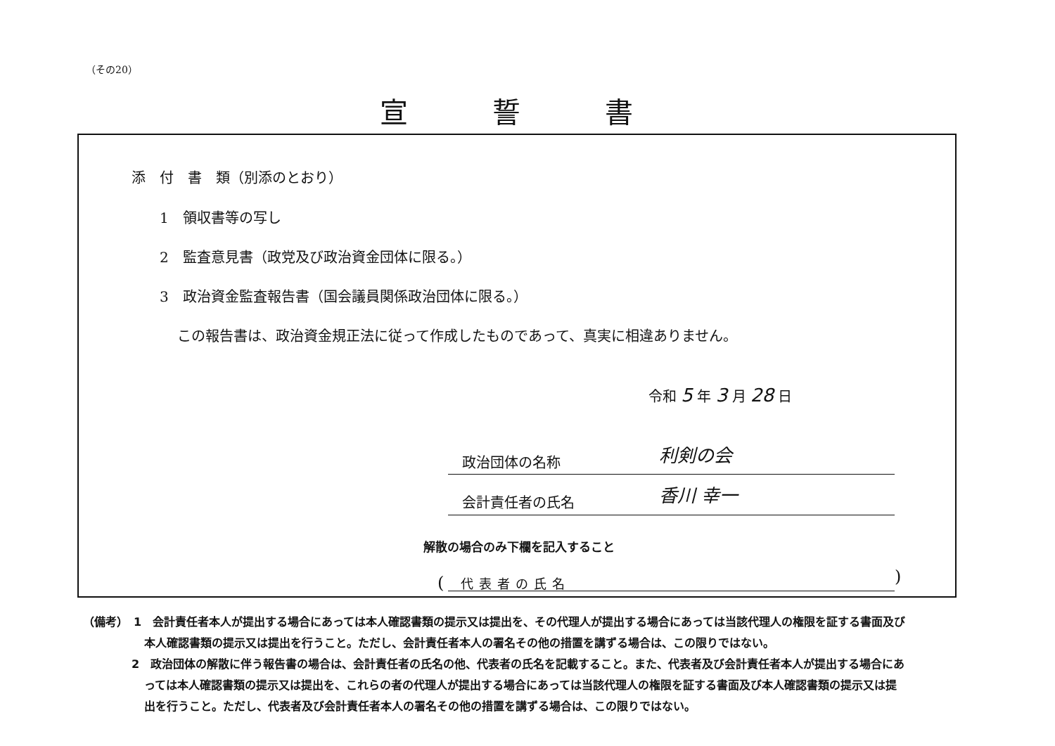（その20）
宣 誓 書
添　付　書　類（別添のとおり）
1　領収書等の写し
2　監査意見書（政党及び政治資金団体に限る。）
3　政治資金監査報告書（国会議員関係政治団体に限る。）
この報告書は、政治資金規正法に従って作成したものであって、真実に相違ありません。
令和 5 年 3 月 28 日
政治団体の名称 利剣の会
会計責任者の氏名 香川 幸一
解散の場合のみ下欄を記入すること
(　代表者の氏名 )
（備考）　1　会計責任者本人が提出する場合にあっては本人確認書類の提示又は提出を、その代理人が提出する場合にあっては当該代理人の権限を証する書面及び
本人確認書類の提示又は提出を行うこと。ただし、会計責任者本人の署名その他の措置を講ずる場合は、この限りではない。
2　政治団体の解散に伴う報告書の場合は、会計責任者の氏名の他、代表者の氏名を記載すること。また、代表者及び会計責任者本人が提出する場合にあ
っては本人確認書類の提示又は提出を、これらの者の代理人が提出する場合にあっては当該代理人の権限を証する書面及び本人確認書類の提示又は提
出を行うこと。ただし、代表者及び会計責任者本人の署名その他の措置を講ずる場合は、この限りではない。